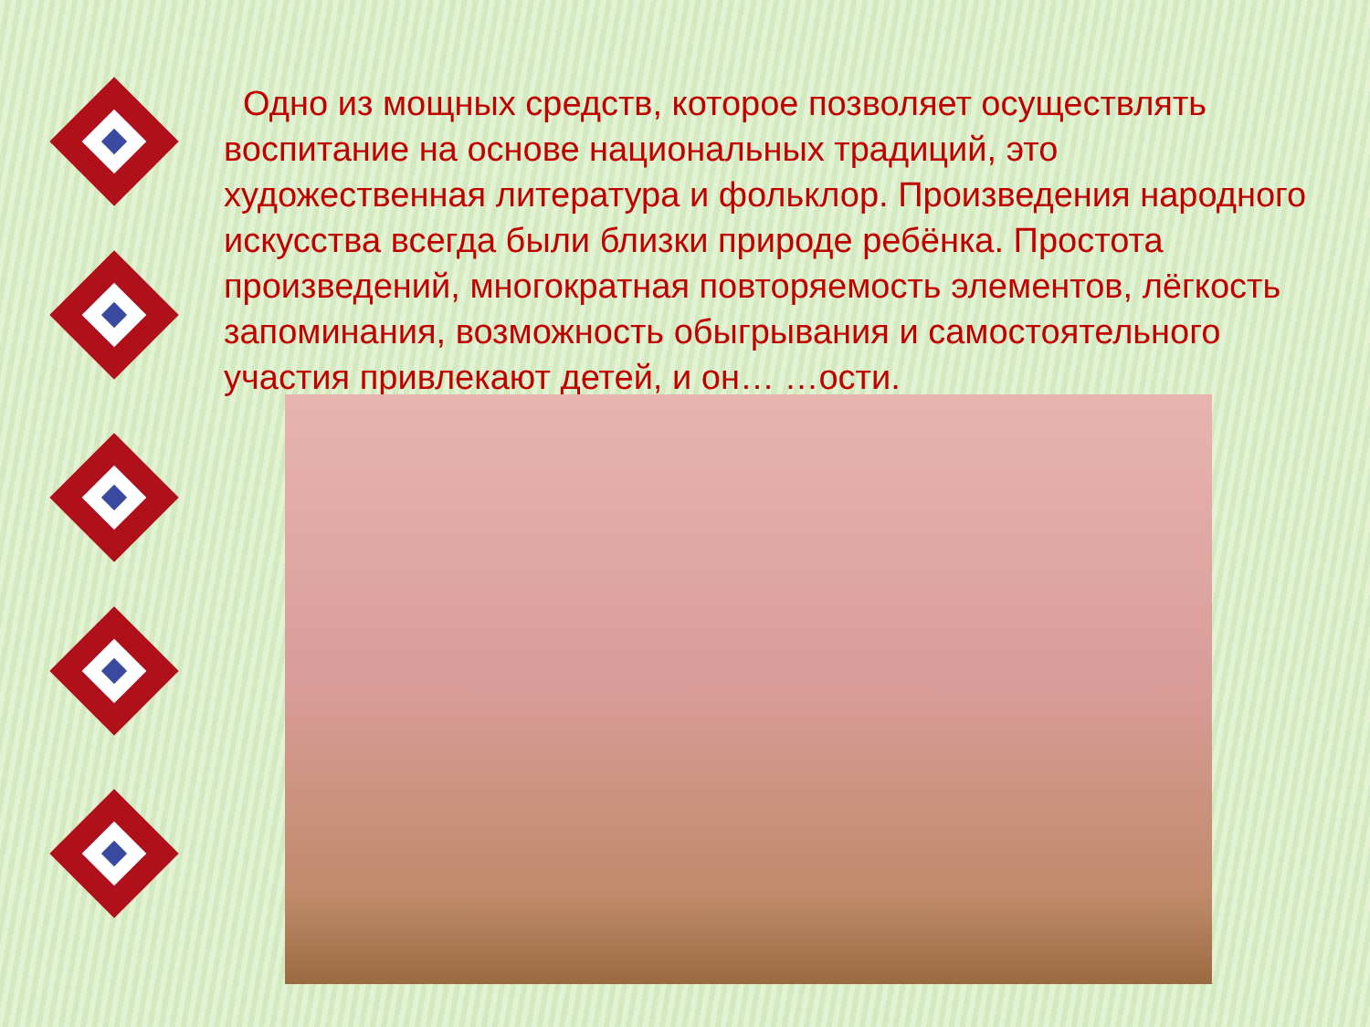Одно из мощных средств, которое позволяет осуществлять воспитание на основе национальных традиций, это художественная литература и фольклор. Произведения народного искусства всегда были близки природе ребёнка. Простота произведений, многократная повторяемость элементов, лёгкость запоминания, возможность обыгрывания и самостоятельного участия привлекают детей, и он… …ости.